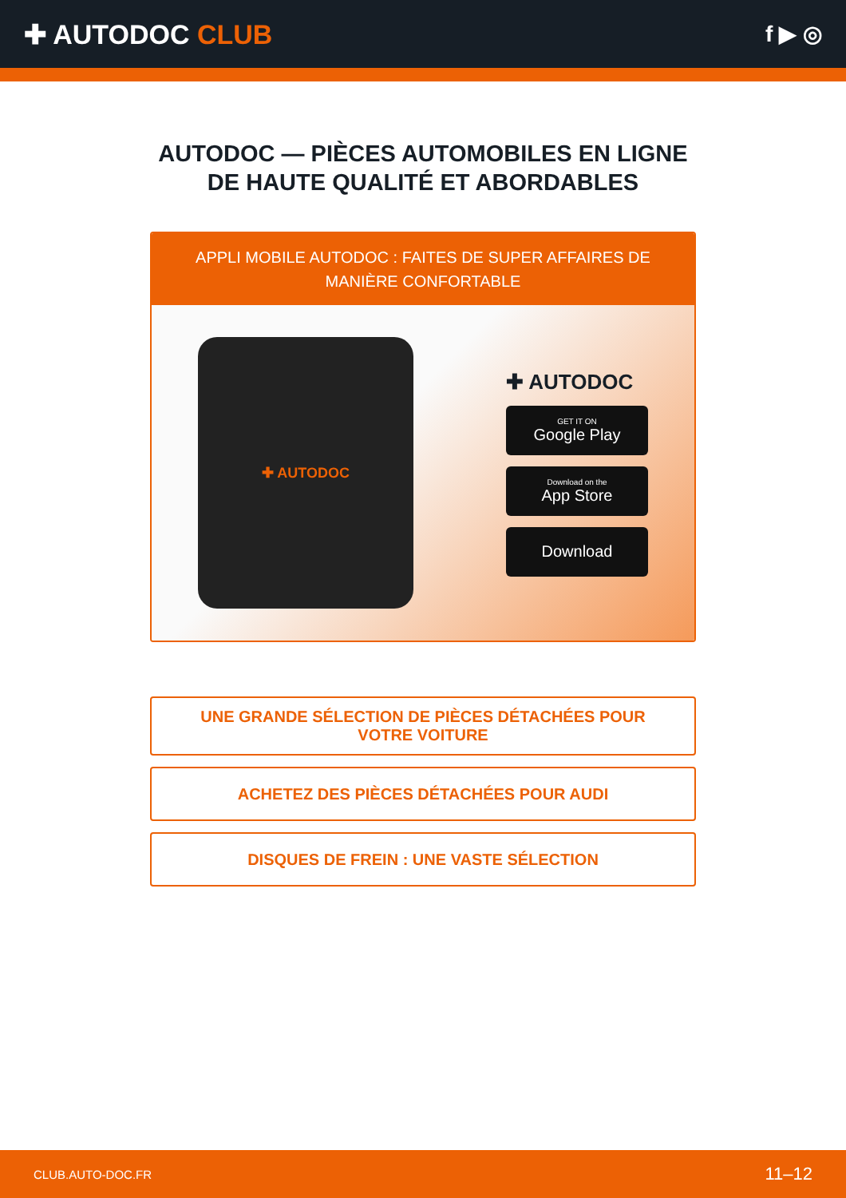✚ AUTODOC CLUB
f ▶ ◎
AUTODOC — PIÈCES AUTOMOBILES EN LIGNE DE HAUTE QUALITÉ ET ABORDABLES
APPLI MOBILE AUTODOC : FAITES DE SUPER AFFAIRES DE MANIÈRE CONFORTABLE
✚ AUTODOC
✚ AUTODOC
GET IT ON
Google Play
Download on the
App Store
Download
UNE GRANDE SÉLECTION DE PIÈCES DÉTACHÉES POUR VOTRE VOITURE
ACHETEZ DES PIÈCES DÉTACHÉES POUR AUDI
DISQUES DE FREIN : UNE VASTE SÉLECTION
CLUB.AUTO-DOC.FR 11–12